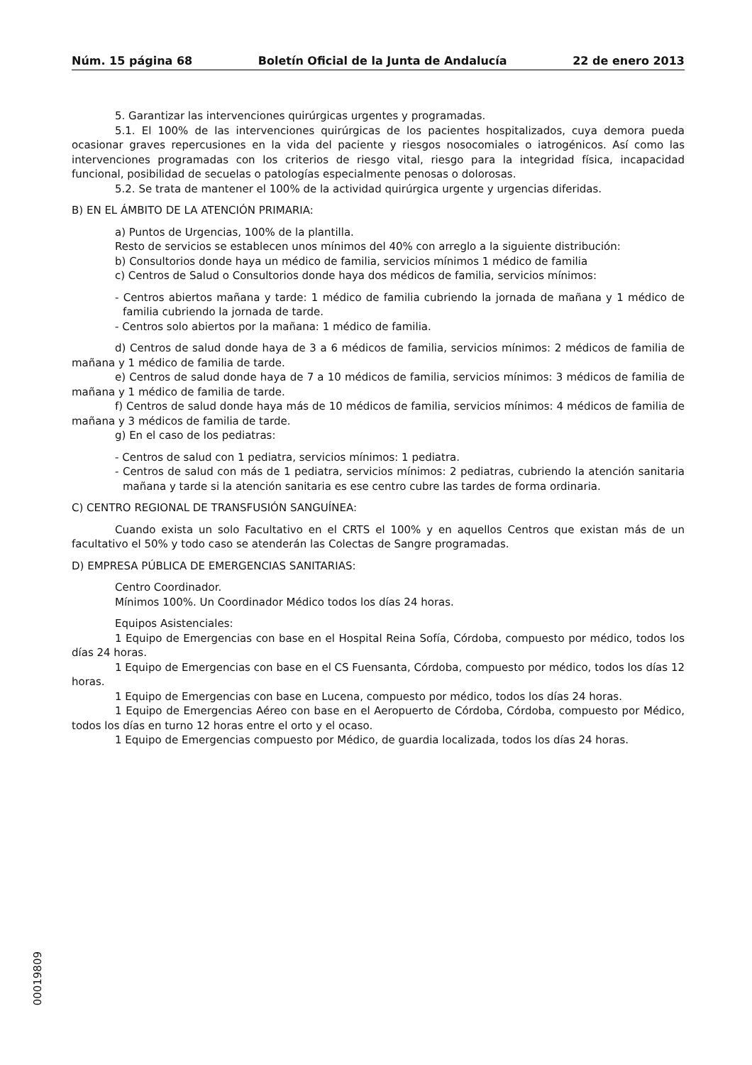Núm. 15 página 68 Boletín Oficial de la Junta de Andalucía 22 de enero 2013
5. Garantizar las intervenciones quirúrgicas urgentes y programadas.
5.1. El 100% de las intervenciones quirúrgicas de los pacientes hospitalizados, cuya demora pueda ocasionar graves repercusiones en la vida del paciente y riesgos nosocomiales o iatrogénicos. Así como las intervenciones programadas con los criterios de riesgo vital, riesgo para la integridad física, incapacidad funcional, posibilidad de secuelas o patologías especialmente penosas o dolorosas.
5.2. Se trata de mantener el 100% de la actividad quirúrgica urgente y urgencias diferidas.
B) EN EL ÁMBITO DE LA ATENCIÓN PRIMARIA:
a) Puntos de Urgencias, 100% de la plantilla.
Resto de servicios se establecen unos mínimos del 40% con arreglo a la siguiente distribución:
b) Consultorios donde haya un médico de familia, servicios mínimos 1 médico de familia
c) Centros de Salud o Consultorios donde haya dos médicos de familia, servicios mínimos:
- Centros abiertos mañana y tarde: 1 médico de familia cubriendo la jornada de mañana y 1 médico de familia cubriendo la jornada de tarde.
- Centros solo abiertos por la mañana: 1 médico de familia.
d) Centros de salud donde haya de 3 a 6 médicos de familia, servicios mínimos: 2 médicos de familia de mañana y 1 médico de familia de tarde.
e) Centros de salud donde haya de 7 a 10 médicos de familia, servicios mínimos: 3 médicos de familia de mañana y 1 médico de familia de tarde.
f) Centros de salud donde haya más de 10 médicos de familia, servicios mínimos: 4 médicos de familia de mañana y 3 médicos de familia de tarde.
g) En el caso de los pediatras:
- Centros de salud con 1 pediatra, servicios mínimos: 1 pediatra.
- Centros de salud con más de 1 pediatra, servicios mínimos: 2 pediatras, cubriendo la atención sanitaria mañana y tarde si la atención sanitaria es ese centro cubre las tardes de forma ordinaria.
C) CENTRO REGIONAL DE TRANSFUSIÓN SANGUÍNEA:
Cuando exista un solo Facultativo en el CRTS el 100% y en aquellos Centros que existan más de un facultativo el 50% y todo caso se atenderán las Colectas de Sangre programadas.
D) EMPRESA PÚBLICA DE EMERGENCIAS SANITARIAS:
Centro Coordinador.
Mínimos 100%. Un Coordinador Médico todos los días 24 horas.
Equipos Asistenciales:
1 Equipo de Emergencias con base en el Hospital Reina Sofía, Córdoba, compuesto por médico, todos los días 24 horas.
1 Equipo de Emergencias con base en el CS Fuensanta, Córdoba, compuesto por médico, todos los días 12 horas.
1 Equipo de Emergencias con base en Lucena, compuesto por médico, todos los días 24 horas.
1 Equipo de Emergencias Aéreo con base en el Aeropuerto de Córdoba, Córdoba, compuesto por Médico, todos los días en turno 12 horas entre el orto y el ocaso.
1 Equipo de Emergencias compuesto por Médico, de guardia localizada, todos los días 24 horas.
00019809